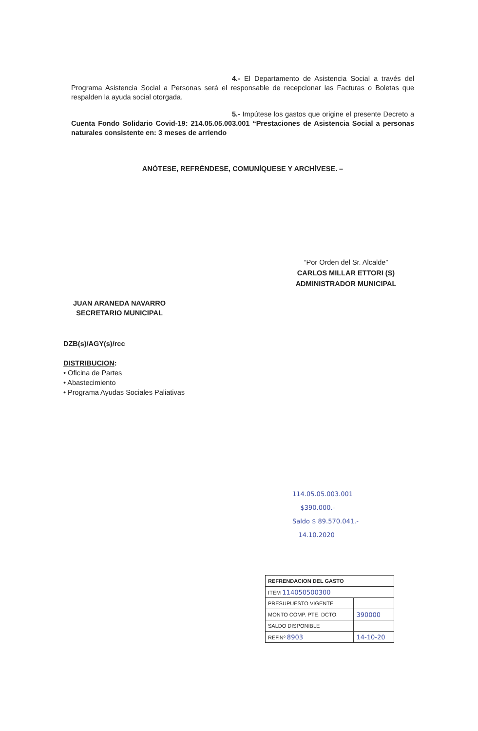4.- El Departamento de Asistencia Social a través del Programa Asistencia Social a Personas será el responsable de recepcionar las Facturas o Boletas que respalden la ayuda social otorgada.
5.- Impútese los gastos que origine el presente Decreto a Cuenta Fondo Solidario Covid-19: 214.05.05.003.001 “Prestaciones de Asistencia Social a personas naturales consistente en: 3 meses de arriendo
ANÓTESE, REFRÉNDESE, COMUNÍQUESE Y ARCHÍVESE. –
“Por Orden del Sr. Alcalde”
CARLOS MILLAR ETTORI (S)
ADMINISTRADOR MUNICIPAL
JUAN ARANEDA NAVARRO
SECRETARIO MUNICIPAL
DZB(s)/AGY(s)/rcc
DISTRIBUCION:
• Oficina de Partes
• Abastecimiento
• Programa Ayudas Sociales Paliativas
114.05.05.003.001
$390.000.-
Saldo $ 89.570.041.-
14.10.2020
| REFRENDACION DEL GASTO | |
| ITEM 114050500300 | |
| PRESUPUESTO VIGENTE | |
| MONTO COMP. PTE. DCTO. | 390000 |
| SALDO DISPONIBLE | |
| REF.Nº 8903 | 14-10-20 |